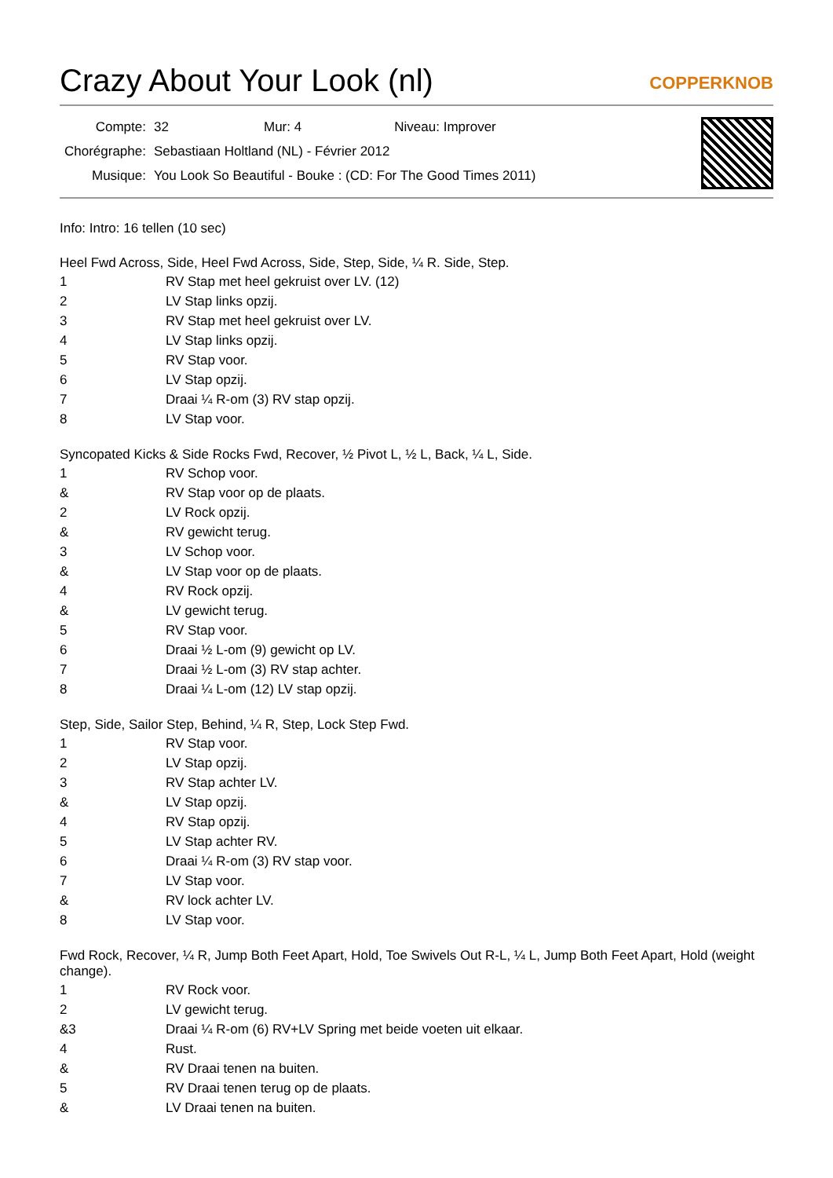Crazy About Your Look (nl)
COPPERKNOB
| Compte: | 32 | Mur: 4 | Niveau: Improver |
| Chorégraphe: | Sebastiaan Holtland (NL) - Février 2012 | | |
| Musique: | You Look So Beautiful - Bouke : (CD: For The Good Times 2011) | | |
Info: Intro: 16 tellen (10 sec)
Heel Fwd Across, Side, Heel Fwd Across, Side, Step, Side, ¼ R. Side, Step.
| 1 | RV Stap met heel gekruist over LV. (12) |
| 2 | LV Stap links opzij. |
| 3 | RV Stap met heel gekruist over LV. |
| 4 | LV Stap links opzij. |
| 5 | RV Stap voor. |
| 6 | LV Stap opzij. |
| 7 | Draai ¼ R-om (3) RV stap opzij. |
| 8 | LV Stap voor. |
Syncopated Kicks & Side Rocks Fwd, Recover, ½ Pivot L, ½ L, Back, ¼ L, Side.
| 1 | RV Schop voor. |
| & | RV Stap voor op de plaats. |
| 2 | LV Rock opzij. |
| & | RV gewicht terug. |
| 3 | LV Schop voor. |
| & | LV Stap voor op de plaats. |
| 4 | RV Rock opzij. |
| & | LV gewicht terug. |
| 5 | RV Stap voor. |
| 6 | Draai ½ L-om (9) gewicht op LV. |
| 7 | Draai ½ L-om (3) RV stap achter. |
| 8 | Draai ¼ L-om (12) LV stap opzij. |
Step, Side, Sailor Step, Behind, ¼ R, Step, Lock Step Fwd.
| 1 | RV Stap voor. |
| 2 | LV Stap opzij. |
| 3 | RV Stap achter LV. |
| & | LV Stap opzij. |
| 4 | RV Stap opzij. |
| 5 | LV Stap achter RV. |
| 6 | Draai ¼ R-om (3) RV stap voor. |
| 7 | LV Stap voor. |
| & | RV lock achter LV. |
| 8 | LV Stap voor. |
Fwd Rock, Recover, ¼ R, Jump Both Feet Apart, Hold, Toe Swivels Out R-L, ¼ L, Jump Both Feet Apart, Hold (weight change).
| 1 | RV Rock voor. |
| 2 | LV gewicht terug. |
| &3 | Draai ¼ R-om (6) RV+LV Spring met beide voeten uit elkaar. |
| 4 | Rust. |
| & | RV Draai tenen na buiten. |
| 5 | RV Draai tenen terug op de plaats. |
| & | LV Draai tenen na buiten. |